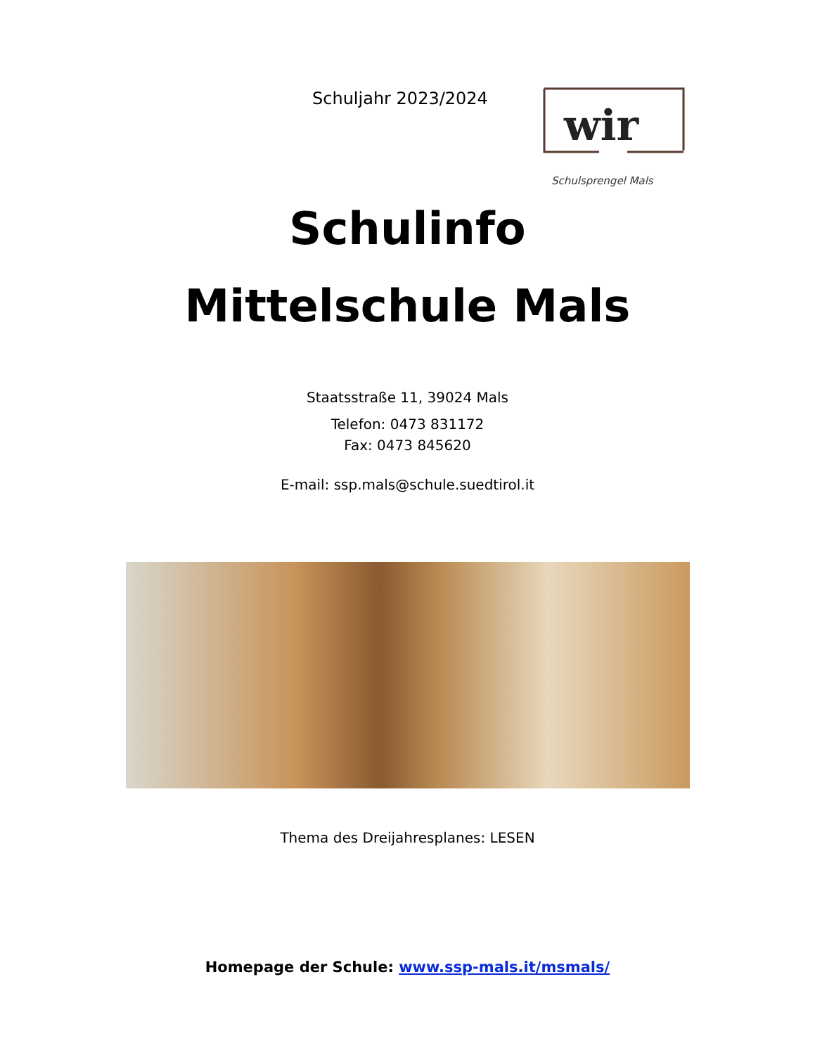Schuljahr 2023/2024
wir
Schulsprengel Mals
Schulinfo
Mittelschule Mals
Staatsstraße 11, 39024 Mals
Telefon: 0473 831172
Fax: 0473 845620
E-mail: ssp.mals@schule.suedtirol.it
Thema des Dreijahresplanes: LESEN
Homepage der Schule: www.ssp-mals.it/msmals/